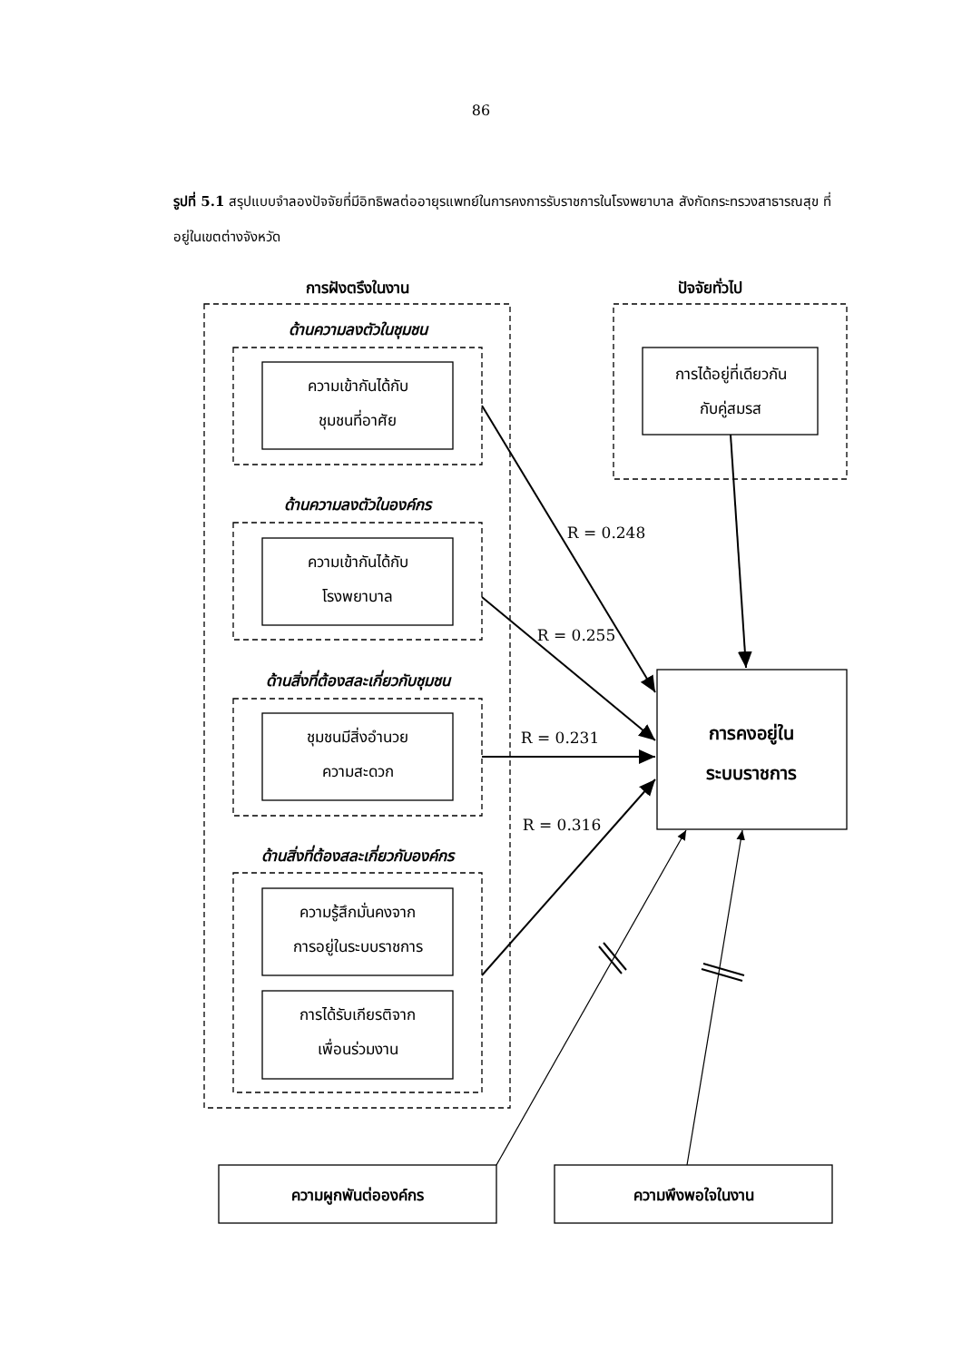86
รูปที่ 5.1 สรุปแบบจำลองปัจจัยที่มีอิทธิพลต่ออายุรแพทย์ในการคงการรับราชการในโรงพยาบาล สังกัดกระทรวงสาธารณสุข ที่อยู่ในเขตต่างจังหวัด
การฝังตรึงในงาน
ด้านความลงตัวในชุมชน
ความเข้ากันได้กับ
ชุมชนที่อาศัย
ด้านความลงตัวในองค์กร
ความเข้ากันได้กับ
โรงพยาบาล
ด้านสิ่งที่ต้องสละเกี่ยวกับชุมชน
ชุมชนมีสิ่งอำนวย
ความสะดวก
ด้านสิ่งที่ต้องสละเกี่ยวกับองค์กร
ความรู้สึกมั่นคงจาก
การอยู่ในระบบราชการ
การได้รับเกียรติจาก
เพื่อนร่วมงาน
ปัจจัยทั่วไป
การได้อยู่ที่เดียวกัน
กับคู่สมรส
R = 0.248
R = 0.255
R = 0.231
R = 0.316
การคงอยู่ใน
ระบบราชการ
ความผูกพันต่อองค์กร
ความพึงพอใจในงาน